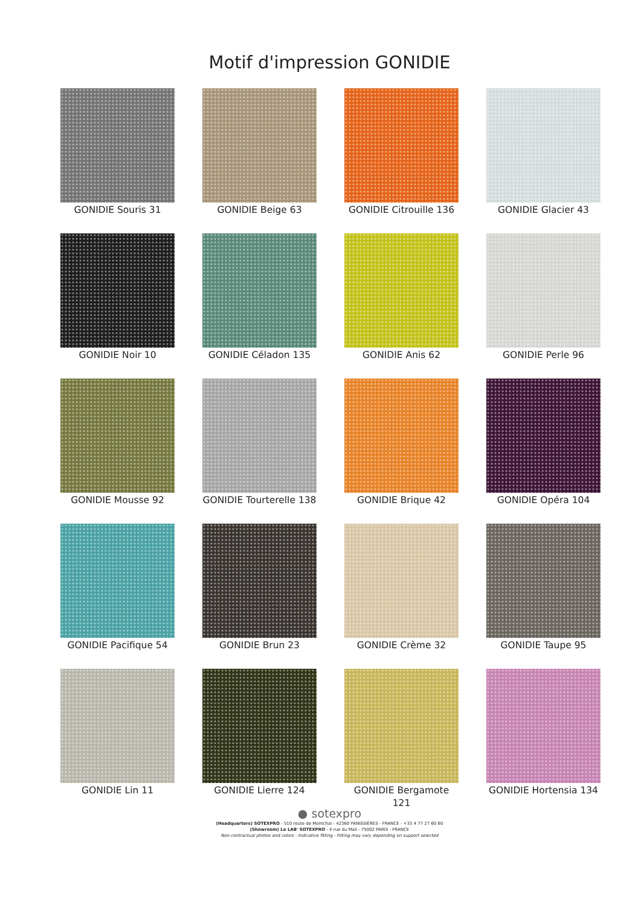Motif d'impression GONIDIE
GONIDIE Souris 31
GONIDIE Beige 63
GONIDIE Citrouille 136
GONIDIE Glacier 43
GONIDIE Noir 10
GONIDIE Céladon 135
GONIDIE Anis 62
GONIDIE Perle 96
GONIDIE Mousse 92
GONIDIE Tourterelle 138
GONIDIE Brique 42
GONIDIE Opéra 104
GONIDIE Pacifique 54
GONIDIE Brun 23
GONIDIE Crème 32
GONIDIE Taupe 95
GONIDIE Lin 11
GONIDIE Lierre 124
GONIDIE Bergamote 121
GONIDIE Hortensia 134
● sotexpro
(Headquarters) SOTEXPRO - 510 route de Montchal - 42360 PANISSIÈRES - FRANCE - +33 4 77 27 60 60
(Showroom) Le LAB' SOTEXPRO - 4 rue du Mail - 75002 PARIS - FRANCE
Non-contractual photos and colors - Indicative fitting - Fitting may vary depending on support selected